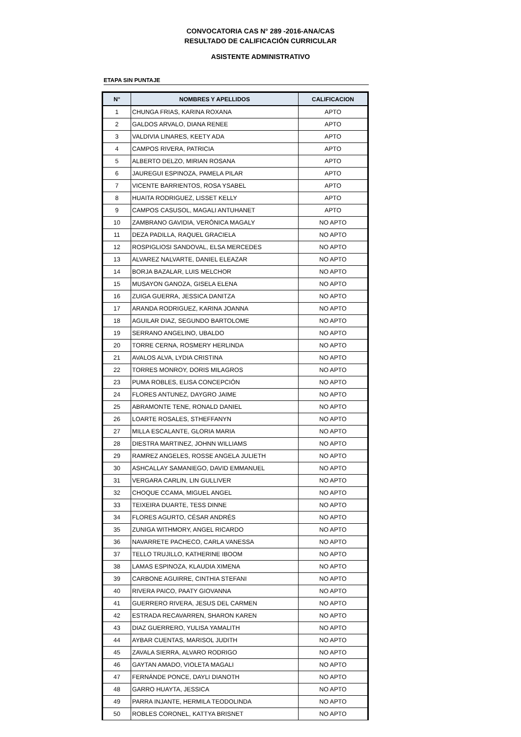CONVOCATORIA CAS N° 289 -2016-ANA/CAS
RESULTADO DE CALIFICACIÓN CURRICULAR
ASISTENTE ADMINISTRATIVO
ETAPA SIN PUNTAJE
| N° | NOMBRES Y APELLIDOS | CALIFICACION |
| --- | --- | --- |
| 1 | CHUNGA FRIAS, KARINA ROXANA | APTO |
| 2 | GALDOS ARVALO, DIANA RENEE | APTO |
| 3 | VALDIVIA LINARES, KEETY ADA | APTO |
| 4 | CAMPOS RIVERA, PATRICIA | APTO |
| 5 | ALBERTO DELZO, MIRIAN ROSANA | APTO |
| 6 | JAUREGUI ESPINOZA, PAMELA PILAR | APTO |
| 7 | VICENTE BARRIENTOS, ROSA YSABEL | APTO |
| 8 | HUAITA RODRIGUEZ, LISSET KELLY | APTO |
| 9 | CAMPOS CASUSOL, MAGALI ANTUHANET | APTO |
| 10 | ZAMBRANO GAVIDIA, VERÓNICA MAGALY | NO APTO |
| 11 | DEZA PADILLA, RAQUEL GRACIELA | NO APTO |
| 12 | ROSPIGLIOSI SANDOVAL, ELSA MERCEDES | NO APTO |
| 13 | ALVAREZ NALVARTE, DANIEL ELEAZAR | NO APTO |
| 14 | BORJA BAZALAR, LUIS MELCHOR | NO APTO |
| 15 | MUSAYON GANOZA, GISELA ELENA | NO APTO |
| 16 | ZUIGA GUERRA, JESSICA DANITZA | NO APTO |
| 17 | ARANDA RODRIGUEZ, KARINA JOANNA | NO APTO |
| 18 | AGUILAR DIAZ, SEGUNDO BARTOLOME | NO APTO |
| 19 | SERRANO ANGELINO, UBALDO | NO APTO |
| 20 | TORRE CERNA, ROSMERY HERLINDA | NO APTO |
| 21 | AVALOS ALVA, LYDIA CRISTINA | NO APTO |
| 22 | TORRES MONROY, DORIS MILAGROS | NO APTO |
| 23 | PUMA ROBLES, ELISA CONCEPCIÓN | NO APTO |
| 24 | FLORES ANTUNEZ, DAYGRO JAIME | NO APTO |
| 25 | ABRAMONTE TENE, RONALD DANIEL | NO APTO |
| 26 | LOARTE ROSALES, STHEFFANYN | NO APTO |
| 27 | MILLA ESCALANTE, GLORIA MARIA | NO APTO |
| 28 | DIESTRA MARTINEZ, JOHNN WILLIAMS | NO APTO |
| 29 | RAMREZ ANGELES, ROSSE ANGELA JULIETH | NO APTO |
| 30 | ASHCALLAY SAMANIEGO, DAVID EMMANUEL | NO APTO |
| 31 | VERGARA CARLIN, LIN GULLIVER | NO APTO |
| 32 | CHOQUE CCAMA, MIGUEL ANGEL | NO APTO |
| 33 | TEIXEIRA DUARTE, TESS DINNE | NO APTO |
| 34 | FLORES AGURTO, CÉSAR ANDRÉS | NO APTO |
| 35 | ZUNIGA WITHMORY, ANGEL RICARDO | NO APTO |
| 36 | NAVARRETE PACHECO, CARLA VANESSA | NO APTO |
| 37 | TELLO TRUJILLO, KATHERINE IBOOM | NO APTO |
| 38 | LAMAS ESPINOZA, KLAUDIA XIMENA | NO APTO |
| 39 | CARBONE AGUIRRE, CINTHIA STEFANI | NO APTO |
| 40 | RIVERA PAICO, PAATY GIOVANNA | NO APTO |
| 41 | GUERRERO RIVERA, JESUS DEL CARMEN | NO APTO |
| 42 | ESTRADA RECAVARREN, SHARON KAREN | NO APTO |
| 43 | DIAZ GUERRERO, YULISA YAMALITH | NO APTO |
| 44 | AYBAR CUENTAS, MARISOL JUDITH | NO APTO |
| 45 | ZAVALA SIERRA, ALVARO RODRIGO | NO APTO |
| 46 | GAYTAN AMADO, VIOLETA MAGALI | NO APTO |
| 47 | FERNÁNDE PONCE, DAYLI DIANOTH | NO APTO |
| 48 | GARRO HUAYTA, JESSICA | NO APTO |
| 49 | PARRA INJANTE, HERMILA TEODOLINDA | NO APTO |
| 50 | ROBLES CORONEL, KATTYA BRISNET | NO APTO |